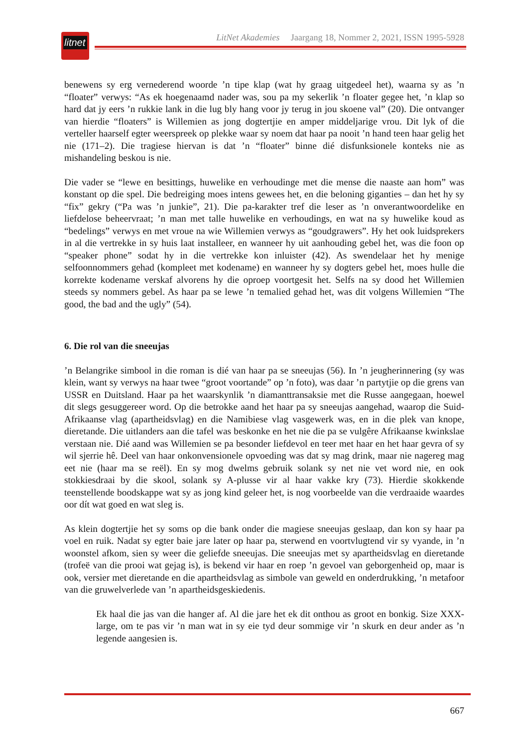litnet
LitNet Akademies Jaargang 18, Nommer 2, 2021, ISSN 1995-5928
benewens sy erg vernederend woorde ’n tipe klap (wat hy graag uitgedeel het), waarna sy as ’n “floater” verwys: “As ek hoegenaamd nader was, sou pa my sekerlik ’n floater gegee het, ’n klap so hard dat jy eers ’n rukkie lank in die lug bly hang voor jy terug in jou skoene val” (20). Die ontvanger van hierdie “floaters” is Willemien as jong dogtertjie en amper middeljarige vrou. Dit lyk of die verteller haarself egter weerspreek op plekke waar sy noem dat haar pa nooit ’n hand teen haar gelig het nie (171–2). Die tragiese hiervan is dat ’n “floater” binne dié disfunksionele konteks nie as mishandeling beskou is nie.
Die vader se “lewe en besittings, huwelike en verhoudinge met die mense die naaste aan hom” was konstant op die spel. Die bedreiging moes intens gewees het, en die beloning giganties – dan het hy sy “fix” gekry (“Pa was ’n junkie”, 21). Die pa-karakter tref die leser as ’n onverantwoordelike en liefdelose beheervraat; ’n man met talle huwelike en verhoudings, en wat na sy huwelike koud as “bedelings” verwys en met vroue na wie Willemien verwys as “goudgrawers”. Hy het ook luidsprekers in al die vertrekke in sy huis laat installeer, en wanneer hy uit aanhouding gebel het, was die foon op “speaker phone” sodat hy in die vertrekke kon inluister (42). As swendelaar het hy menige selfoonnommers gehad (kompleet met kodename) en wanneer hy sy dogters gebel het, moes hulle die korrekte kodename verskaf alvorens hy die oproep voortgesit het. Selfs na sy dood het Willemien steeds sy nommers gebel. As haar pa se lewe ’n temalied gehad het, was dit volgens Willemien “The good, the bad and the ugly” (54).
6. Die rol van die sneeujas
’n Belangrike simbool in die roman is dié van haar pa se sneeujas (56). In ’n jeugherinnering (sy was klein, want sy verwys na haar twee “groot voortande” op ’n foto), was daar ’n partytjie op die grens van USSR en Duitsland. Haar pa het waarskynlik ’n diamanttransaksie met die Russe aangegaan, hoewel dit slegs gesuggereer word. Op die betrokke aand het haar pa sy sneeujas aangehad, waarop die Suid-Afrikaanse vlag (apartheidsvlag) en die Namibiese vlag vasgewerk was, en in die plek van knope, dieretande. Die uitlanders aan die tafel was beskonke en het nie die pa se vulgêre Afrikaanse kwinkslae verstaan nie. Dié aand was Willemien se pa besonder liefdevol en teer met haar en het haar gevra of sy wil sjerrie hê. Deel van haar onkonvensionele opvoeding was dat sy mag drink, maar nie nagereg mag eet nie (haar ma se reël). En sy mog dwelms gebruik solank sy net nie vet word nie, en ook stokkiesdraai by die skool, solank sy A-plusse vir al haar vakke kry (73). Hierdie skokkende teenstellende boodskappe wat sy as jong kind geleer het, is nog voorbeelde van die verdraaide waardes oor dít wat goed en wat sleg is.
As klein dogtertjie het sy soms op die bank onder die magiese sneeujas geslaap, dan kon sy haar pa voel en ruik. Nadat sy egter baie jare later op haar pa, sterwend en voortvlugtend vir sy vyande, in ’n woonstel afkom, sien sy weer die geliefde sneeujas. Die sneeujas met sy apartheidsvlag en dieretande (trofeë van die prooi wat gejag is), is bekend vir haar en roep ’n gevoel van geborgenheid op, maar is ook, versier met dieretande en die apartheidsvlag as simbole van geweld en onderdrukking, ’n metafoor van die gruwelverlede van ’n apartheids­geskiedenis.
Ek haal die jas van die hanger af. Al die jare het ek dit onthou as groot en bonkig. Size XXX-large, om te pas vir ’n man wat in sy eie tyd deur sommige vir ’n skurk en deur ander as ’n legende aangesien is.
667